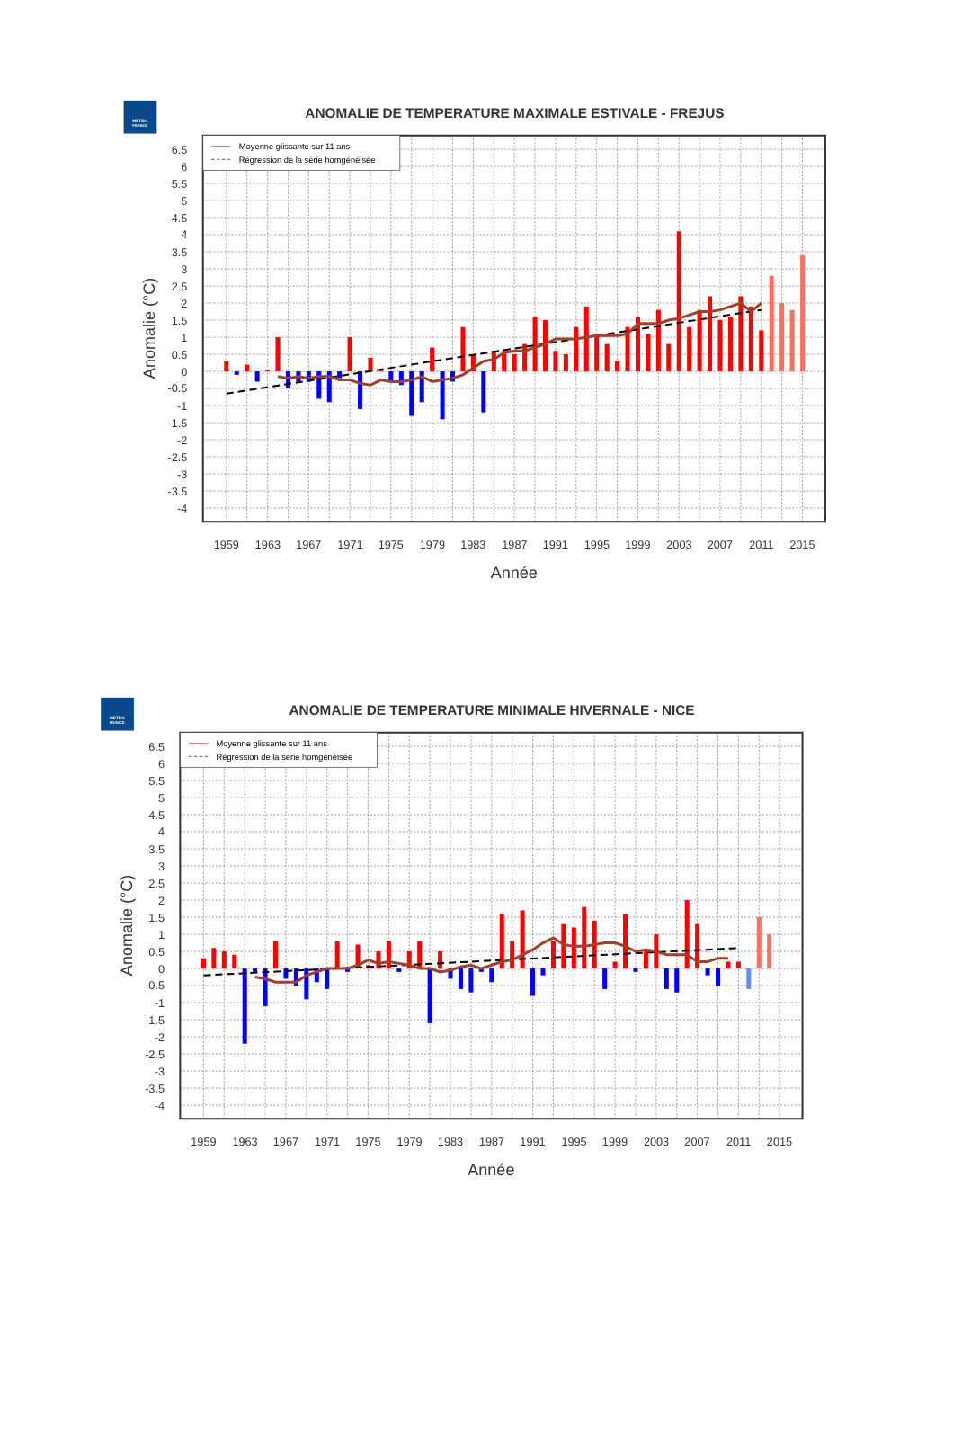METEO
FRANCE
ANOMALIE DE TEMPERATURE MAXIMALE ESTIVALE - FREJUS
Moyenne glissante sur 11 ans
Régression de la série homgénéisée
6.5
6
5.5
5
4.5
4
3.5
3
2.5
2
1.5
1
0.5
0
-0.5
-1
-1.5
-2
-2.5
-3
-3.5
-4
1959
1963
1967
1971
1975
1979
1983
1987
1991
1995
1999
2003
2007
2011
2015
Année
Anomalie (°C)
METEO
FRANCE
ANOMALIE DE TEMPERATURE MINIMALE HIVERNALE - NICE
Moyenne glissante sur 11 ans
Régression de la série homgénéisée
6.5
6
5.5
5
4.5
4
3.5
3
2.5
2
1.5
1
0.5
0
-0.5
-1
-1.5
-2
-2.5
-3
-3.5
-4
1959
1963
1967
1971
1975
1979
1983
1987
1991
1995
1999
2003
2007
2011
2015
Année
Anomalie (°C)